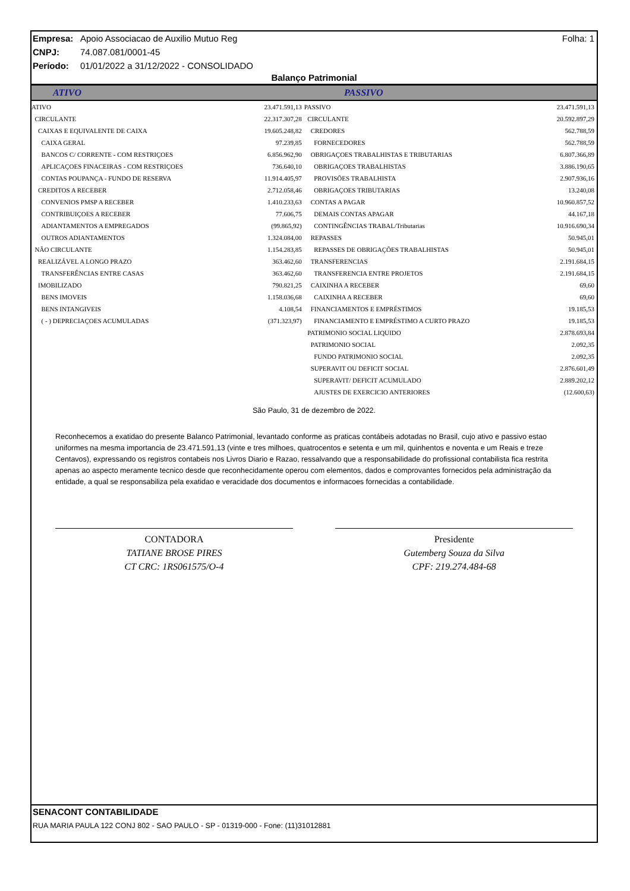Empresa: Apoio Associacao de Auxilio Mutuo Reg Folha: 1
CNPJ: 74.087.081/0001-45
Período: 01/01/2022 a 31/12/2022 - CONSOLIDADO
Balanço Patrimonial
ATIVO PASSIVO
| ATIVO | 23.471.591,13 | PASSIVO | 23.471.591,13 |
| CIRCULANTE | 22.317.307,28 | CIRCULANTE | 20.592.897,29 |
| CAIXAS E EQUIVALENTE DE CAIXA | 19.605.248,82 | CREDORES | 562.788,59 |
| CAIXA GERAL | 97.239,85 | FORNECEDORES | 562.788,59 |
| BANCOS C/ CORRENTE - COM RESTRIÇOES | 6.856.962,90 | OBRIGAÇOES TRABALHISTAS E TRIBUTARIAS | 6.807.366,89 |
| APLICAÇOES FINACEIRAS - COM RESTRIÇOES | 736.640,10 | OBRIGAÇOES TRABALHISTAS | 3.886.190,65 |
| CONTAS POUPANÇA - FUNDO DE RESERVA | 11.914.405,97 | PROVISÕES TRABALHISTA | 2.907.936,16 |
| CREDITOS A RECEBER | 2.712.058,46 | OBRIGAÇOES TRIBUTARIAS | 13.240,08 |
| CONVENIOS PMSP A RECEBER | 1.410.233,63 | CONTAS A PAGAR | 10.960.857,52 |
| CONTRIBUIÇOES A RECEBER | 77.606,75 | DEMAIS CONTAS APAGAR | 44.167,18 |
| ADIANTAMENTOS A EMPREGADOS | (99.865,92) | CONTINGÊNCIAS TRABAL/Tributarias | 10.916.690,34 |
| OUTROS ADIANTAMENTOS | 1.324.084,00 | REPASSES | 50.945,01 |
| NÃO CIRCULANTE | 1.154.283,85 | REPASSES DE OBRIGAÇÕES TRABALHISTAS | 50.945,01 |
| REALIZÁVEL A LONGO PRAZO | 363.462,60 | TRANSFERENCIAS | 2.191.684,15 |
| TRANSFERÊNCIAS ENTRE CASAS | 363.462,60 | TRANSFERENCIA ENTRE PROJETOS | 2.191.684,15 |
| IMOBILIZADO | 790.821,25 | CAIXINHA A RECEBER | 69,60 |
| BENS IMOVEIS | 1.158.036,68 | CAIXINHA A RECEBER | 69,60 |
| BENS INTANGIVEIS | 4.108,54 | FINANCIAMENTOS E EMPRÉSTIMOS | 19.185,53 |
| ( - ) DEPRECIAÇOES ACUMULADAS | (371.323,97) | FINANCIAMENTO E EMPRÉSTIMO A CURTO PRAZO | 19.185,53 |
| | | PATRIMONIO SOCIAL LIQUIDO | 2.878.693,84 |
| | | PATRIMONIO SOCIAL | 2.092,35 |
| | | FUNDO PATRIMONIO SOCIAL | 2.092,35 |
| | | SUPERAVIT OU DEFICIT SOCIAL | 2.876.601,49 |
| | | SUPERAVIT/ DEFICIT ACUMULADO | 2.889.202,12 |
| | | AJUSTES DE EXERCICIO ANTERIORES | (12.600,63) |
São Paulo, 31 de dezembro de 2022.
Reconhecemos a exatidao do presente Balanco Patrimonial, levantado conforme as praticas contábeis adotadas no Brasil, cujo ativo e passivo estao uniformes na mesma importancia de 23.471.591,13 (vinte e tres milhoes, quatrocentos e setenta e um mil, quinhentos e noventa e um Reais e treze Centavos), expressando os registros contabeis nos Livros Diario e Razao, ressalvando que a responsabilidade do profissional contabilista fica restrita apenas ao aspecto meramente tecnico desde que reconhecidamente operou com elementos, dados e comprovantes fornecidos pela administração da entidade, a qual se responsabiliza pela exatidao e veracidade dos documentos e informacoes fornecidas a contabilidade.
CONTADORA
TATIANE BROSE PIRES
CT CRC: 1RS061575/O-4
Presidente
Gutemberg Souza da Silva
CPF: 219.274.484-68
SENACONT CONTABILIDADE
RUA MARIA PAULA 122 CONJ 802 - SAO PAULO - SP - 01319-000 - Fone: (11)31012881